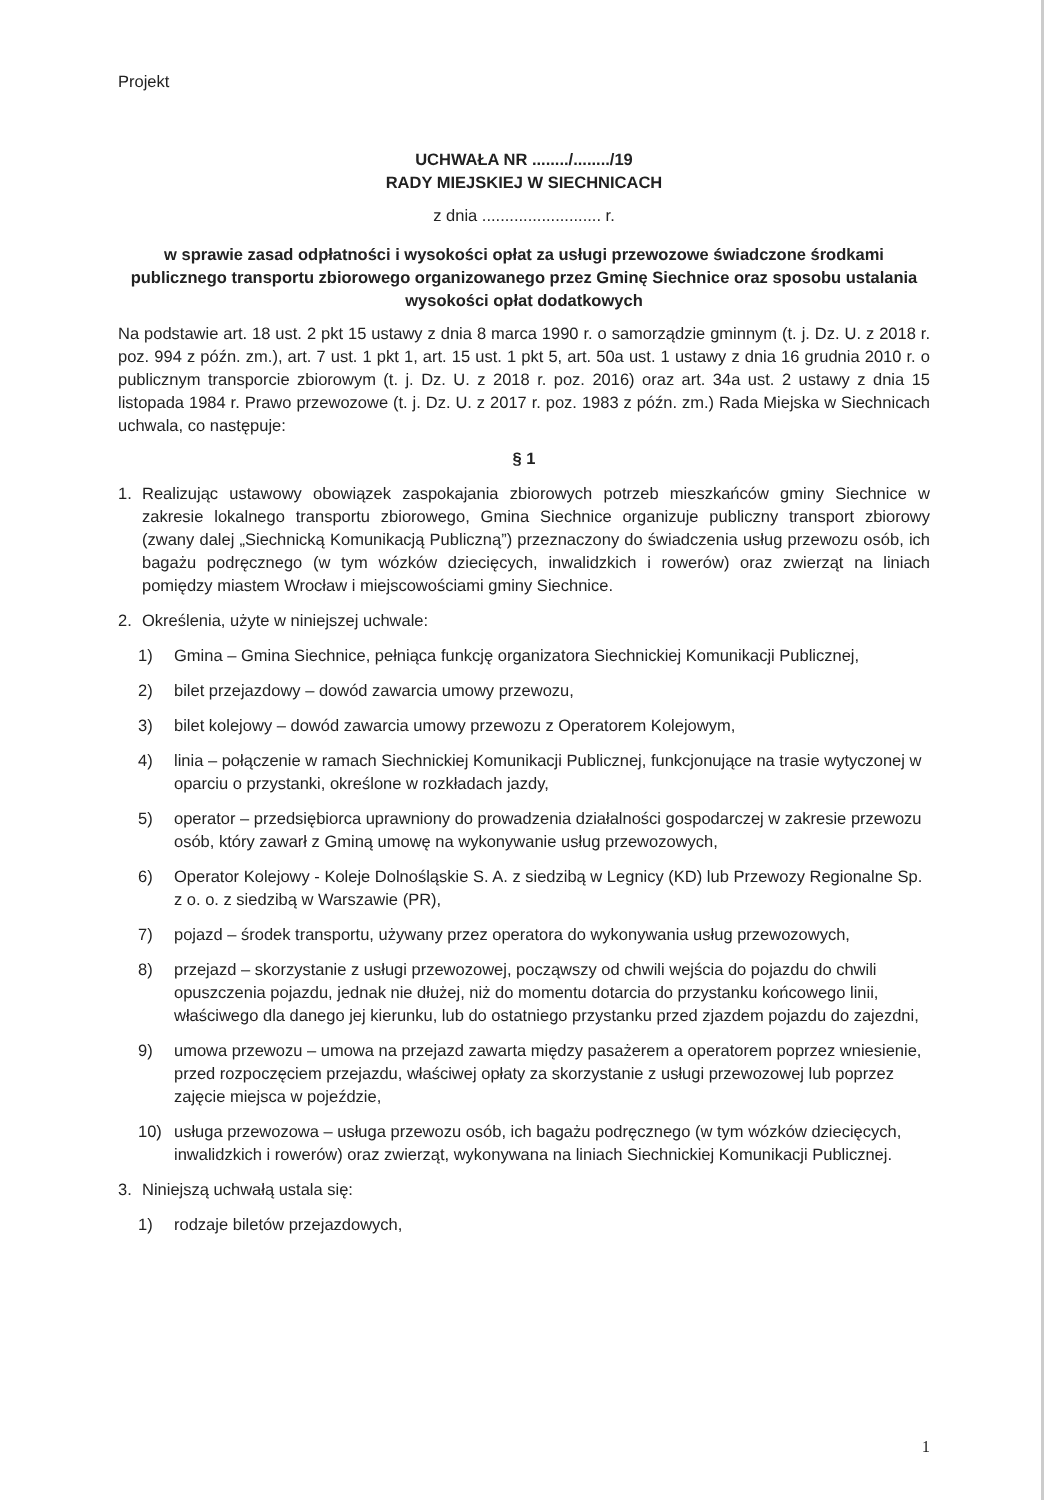Projekt
UCHWAŁA NR ......../......../19
RADY MIEJSKIEJ W SIECHNICACH
z dnia .......................... r.
w sprawie zasad odpłatności i wysokości opłat za usługi przewozowe świadczone środkami publicznego transportu zbiorowego organizowanego przez Gminę Siechnice oraz sposobu ustalania wysokości opłat dodatkowych
Na podstawie art. 18 ust. 2 pkt 15 ustawy z dnia 8 marca 1990 r. o samorządzie gminnym (t. j. Dz. U. z 2018 r. poz. 994 z późn. zm.), art. 7 ust. 1 pkt 1, art. 15 ust. 1 pkt 5, art. 50a ust. 1 ustawy z dnia 16 grudnia 2010 r. o publicznym transporcie zbiorowym (t. j. Dz. U. z 2018 r. poz. 2016) oraz art. 34a ust. 2 ustawy z dnia 15 listopada 1984 r. Prawo przewozowe (t. j. Dz. U. z 2017 r. poz. 1983 z późn. zm.) Rada Miejska w Siechnicach uchwala, co następuje:
§ 1
1. Realizując ustawowy obowiązek zaspokajania zbiorowych potrzeb mieszkańców gminy Siechnice w zakresie lokalnego transportu zbiorowego, Gmina Siechnice organizuje publiczny transport zbiorowy (zwany dalej „Siechnicką Komunikacją Publiczną”) przeznaczony do świadczenia usług przewozu osób, ich bagażu podręcznego (w tym wózków dziecięcych, inwalidzkich i rowerów) oraz zwierząt na liniach pomiędzy miastem Wrocław i miejscowościami gminy Siechnice.
2. Określenia, użyte w niniejszej uchwale:
1) Gmina – Gmina Siechnice, pełniąca funkcję organizatora Siechnickiej Komunikacji Publicznej,
2) bilet przejazdowy – dowód zawarcia umowy przewozu,
3) bilet kolejowy – dowód zawarcia umowy przewozu z Operatorem Kolejowym,
4) linia – połączenie w ramach Siechnickiej Komunikacji Publicznej, funkcjonujące na trasie wytyczonej w oparciu o przystanki, określone w rozkładach jazdy,
5) operator – przedsiębiorca uprawniony do prowadzenia działalności gospodarczej w zakresie przewozu osób, który zawarł z Gminą umowę na wykonywanie usług przewozowych,
6) Operator Kolejowy - Koleje Dolnośląskie S. A. z siedzibą w Legnicy (KD) lub Przewozy Regionalne Sp. z o. o. z siedzibą w Warszawie (PR),
7) pojazd – środek transportu, używany przez operatora do wykonywania usług przewozowych,
8) przejazd – skorzystanie z usługi przewozowej, począwszy od chwili wejścia do pojazdu do chwili opuszczenia pojazdu, jednak nie dłużej, niż do momentu dotarcia do przystanku końcowego linii, właściwego dla danego jej kierunku, lub do ostatniego przystanku przed zjazdem pojazdu do zajezdni,
9) umowa przewozu – umowa na przejazd zawarta między pasażerem a operatorem poprzez wniesienie, przed rozpoczęciem przejazdu, właściwej opłaty za skorzystanie z usługi przewozowej lub poprzez zajęcie miejsca w pojeździe,
10) usługa przewozowa – usługa przewozu osób, ich bagażu podręcznego (w tym wózków dziecięcych, inwalidzkich i rowerów) oraz zwierząt, wykonywana na liniach Siechnickiej Komunikacji Publicznej.
3. Niniejszą uchwałą ustala się:
1) rodzaje biletów przejazdowych,
1